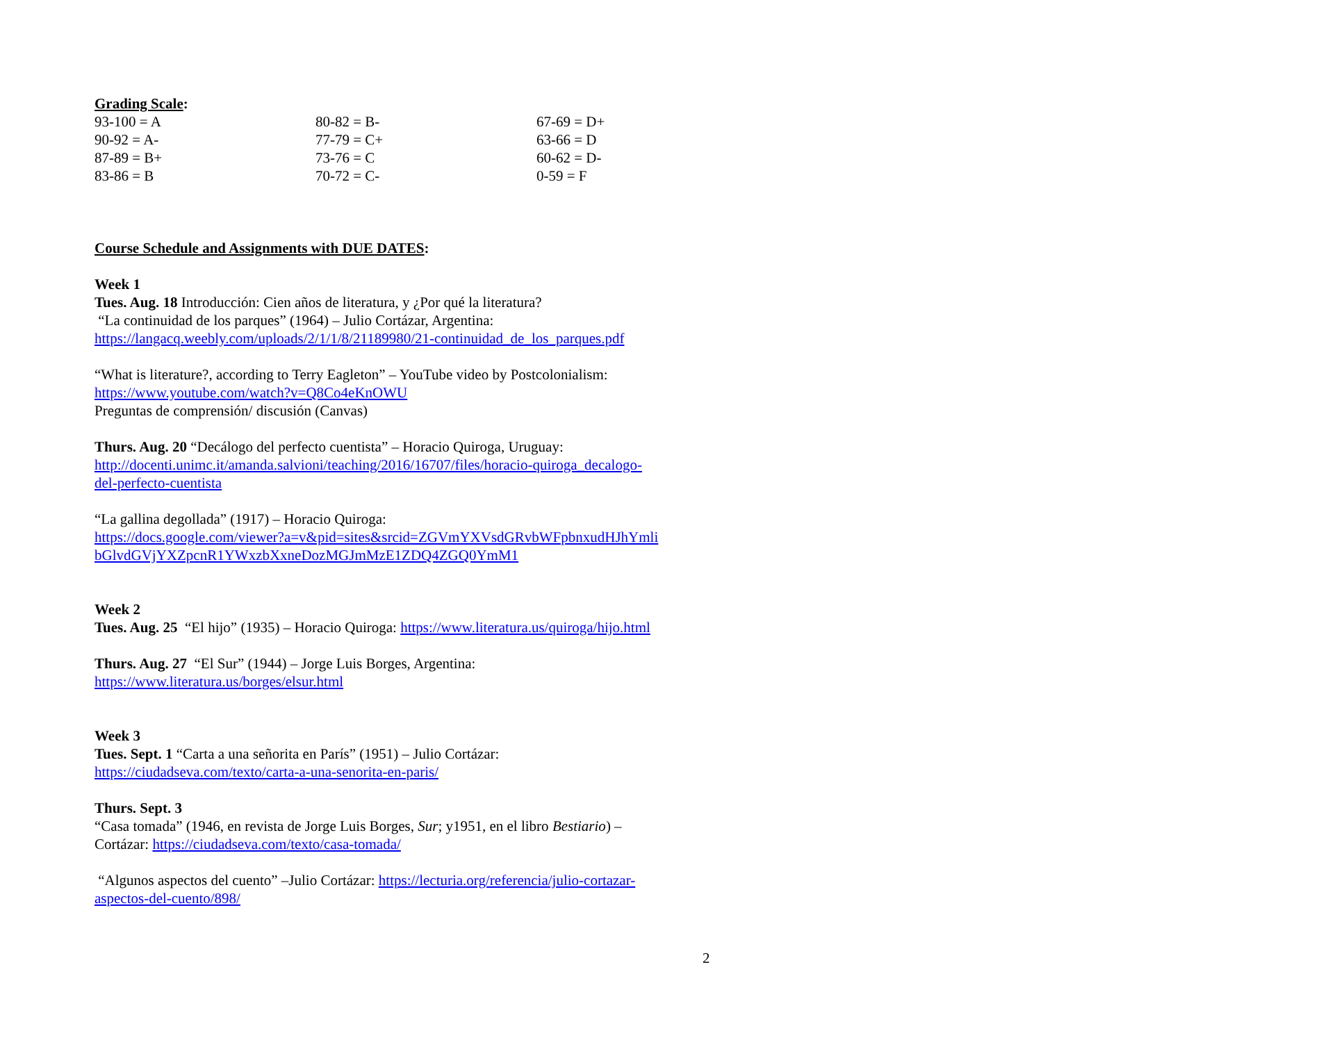Grading Scale:
| 93-100 = A | 80-82 = B- | 67-69 = D+ |
| 90-92 = A- | 77-79 = C+ | 63-66 = D |
| 87-89 = B+ | 73-76 = C | 60-62 = D- |
| 83-86 = B | 70-72 = C- | 0-59 = F |
Course Schedule and Assignments with DUE DATES:
Week 1
Tues. Aug. 18 Introducción: Cien años de literatura, y ¿Por qué la literatura?
“La continuidad de los parques” (1964) – Julio Cortázar, Argentina:
https://langacq.weebly.com/uploads/2/1/1/8/21189980/21-continuidad_de_los_parques.pdf
“What is literature?, according to Terry Eagleton” – YouTube video by Postcolonialism:
https://www.youtube.com/watch?v=Q8Co4eKnOWU
Preguntas de comprensión/ discusión (Canvas)
Thurs. Aug. 20 “Decálogo del perfecto cuentista” – Horacio Quiroga, Uruguay:
http://docenti.unimc.it/amanda.salvioni/teaching/2016/16707/files/horacio-quiroga_decalogo-
del-perfecto-cuentista
“La gallina degollada” (1917) – Horacio Quiroga:
https://docs.google.com/viewer?a=v&pid=sites&srcid=ZGVmYXVsdGRvbWFpbnxudHJhYmli
bGlvdGVjYXZpcnR1YWxzbXxneDozMGJmMzE1ZDQ4ZGQ0YmM1
Week 2
Tues. Aug. 25 “El hijo” (1935) – Horacio Quiroga: https://www.literatura.us/quiroga/hijo.html
Thurs. Aug. 27 “El Sur” (1944) – Jorge Luis Borges, Argentina:
https://www.literatura.us/borges/elsur.html
Week 3
Tues. Sept. 1 “Carta a una señorita en París” (1951) – Julio Cortázar:
https://ciudadseva.com/texto/carta-a-una-senorita-en-paris/
Thurs. Sept. 3
“Casa tomada” (1946, en revista de Jorge Luis Borges, Sur; y1951, en el libro Bestiario) –
Cortázar: https://ciudadseva.com/texto/casa-tomada/
“Algunos aspectos del cuento” –Julio Cortázar: https://lecturia.org/referencia/julio-cortazar-
aspectos-del-cuento/898/
2